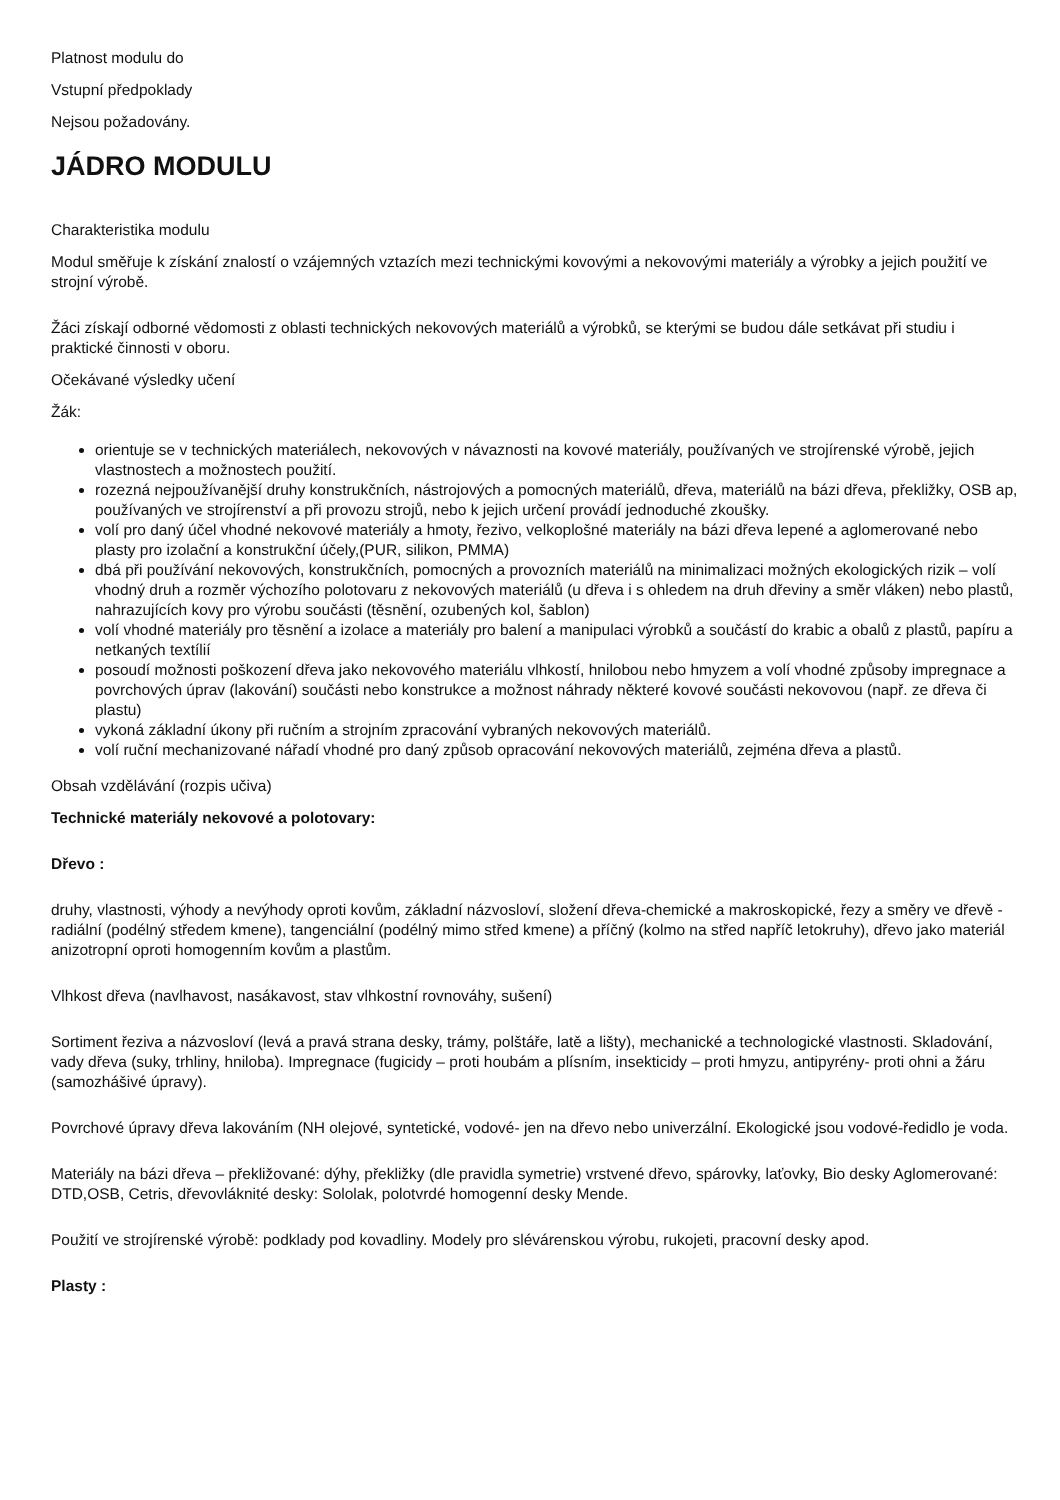Platnost modulu do
Vstupní předpoklady
Nejsou požadovány.
JÁDRO MODULU
Charakteristika modulu
Modul směřuje k získání znalostí o vzájemných vztazích mezi technickými kovovými a nekovovými materiály a výrobky a jejich použití ve strojní výrobě.
Žáci získají odborné vědomosti z oblasti technických nekovových materiálů a výrobků, se kterými se budou dále setkávat při studiu i praktické činnosti v oboru.
Očekávané výsledky učení
Žák:
orientuje se v technických materiálech, nekovových v návaznosti na kovové materiály, používaných ve strojírenské výrobě, jejich vlastnostech a možnostech použití.
rozezná nejpoužívanější druhy konstrukčních, nástrojových a pomocných materiálů, dřeva, materiálů na bázi dřeva, překližky, OSB ap, používaných ve strojírenství a při provozu strojů, nebo k jejich určení provádí jednoduché zkoušky.
volí pro daný účel vhodné nekovové materiály a hmoty, řezivo, velkoplošné materiály na bázi dřeva lepené a aglomerované nebo plasty pro izolační a konstrukční účely,(PUR, silikon, PMMA)
dbá při používání nekovových, konstrukčních, pomocných a provozních materiálů na minimalizaci možných ekologických rizik – volí vhodný druh a rozměr výchozího polotovaru z nekovových materiálů (u dřeva i s ohledem na druh dřeviny a směr vláken) nebo plastů, nahrazujících kovy pro výrobu součásti (těsnění, ozubených kol, šablon)
volí vhodné materiály pro těsnění a izolace a materiály pro balení a manipulaci výrobků a součástí do krabic a obalů z plastů, papíru a netkaných textílií
posoudí možnosti poškození dřeva jako nekovového materiálu vlhkostí, hnilobou nebo hmyzem a volí vhodné způsoby impregnace a povrchových úprav (lakování) součásti nebo konstrukce a možnost náhrady některé kovové součásti nekovovou (např. ze dřeva či plastu)
vykoná základní úkony při ručním a strojním zpracování vybraných nekovových materiálů.
volí ruční mechanizované nářadí vhodné pro daný způsob opracování nekovových materiálů, zejména dřeva a plastů.
Obsah vzdělávání (rozpis učiva)
Technické materiály nekovové a polotovary:
Dřevo :
druhy, vlastnosti, výhody a nevýhody oproti kovům, základní názvosloví, složení dřeva-chemické a makroskopické, řezy a směry ve dřevě - radiální (podélný středem kmene), tangenciální (podélný mimo střed kmene) a příčný (kolmo na střed napříč letokruhy), dřevo jako materiál anizotropní oproti homogenním kovům a plastům.
Vlhkost dřeva (navlhavost, nasákavost, stav vlhkostní rovnováhy, sušení)
Sortiment řeziva a názvosloví (levá a pravá strana desky, trámy, polštáře, latě a lišty), mechanické a technologické vlastnosti. Skladování, vady dřeva (suky, trhliny, hniloba). Impregnace (fugicidy – proti houbám a plísním, insekticidy – proti hmyzu, antipyrény- proti ohni a žáru (samozhášivé úpravy).
Povrchové úpravy dřeva lakováním (NH olejové, syntetické, vodové- jen na dřevo nebo univerzální. Ekologické jsou vodové-ředidlo je voda.
Materiály na bázi dřeva – překližované: dýhy, překližky (dle pravidla symetrie) vrstvené dřevo, spárovky, laťovky, Bio desky Aglomerované: DTD,OSB, Cetris, dřevovláknité desky: Sololak, polotvrdé homogenní desky Mende.
Použití ve strojírenské výrobě: podklady pod kovadliny. Modely pro slévárenskou výrobu, rukojeti, pracovní desky apod.
Plasty :